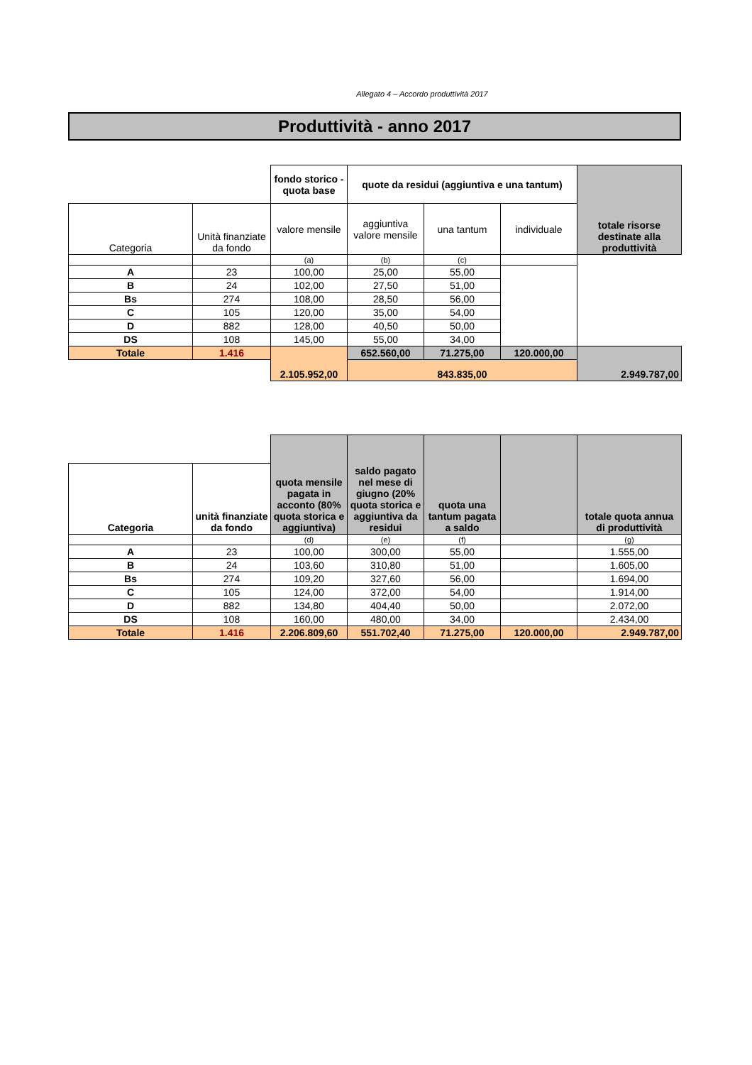Allegato 4 – Accordo produttività 2017
Produttività - anno 2017
| | | fondo storico - quota base | quote da residui (aggiuntiva e una tantum) | | | totale risorse destinate alla produttività |
| Categoria | Unità finanziate da fondo | valore mensile | aggiuntiva valore mensile | una tantum | individuale | |
| | | (a) | (b) | (c) | | |
| A | 23 | 100,00 | 25,00 | 55,00 | | |
| B | 24 | 102,00 | 27,50 | 51,00 | | |
| Bs | 274 | 108,00 | 28,50 | 56,00 | | |
| C | 105 | 120,00 | 35,00 | 54,00 | | |
| D | 882 | 128,00 | 40,50 | 50,00 | | |
| DS | 108 | 145,00 | 55,00 | 34,00 | | |
| Totale | 1.416 | 2.105.952,00 | 652.560,00 | 71.275,00 | 120.000,00 | 2.949.787,00 |
| | | | 843.835,00 | | | |
| | | quota mensile pagata in acconto (80% quota storica e aggiuntiva) | saldo pagato nel mese di giugno (20% quota storica e aggiuntiva da residui | quota una tantum pagata a saldo | | totale quota annua di produttività |
| Categoria | unità finanziate da fondo | | | | | |
| | | (d) | (e) | (f) | | (g) |
| A | 23 | 100,00 | 300,00 | 55,00 | | 1.555,00 |
| B | 24 | 103,60 | 310,80 | 51,00 | | 1.605,00 |
| Bs | 274 | 109,20 | 327,60 | 56,00 | | 1.694,00 |
| C | 105 | 124,00 | 372,00 | 54,00 | | 1.914,00 |
| D | 882 | 134,80 | 404,40 | 50,00 | | 2.072,00 |
| DS | 108 | 160,00 | 480,00 | 34,00 | | 2.434,00 |
| Totale | 1.416 | 2.206.809,60 | 551.702,40 | 71.275,00 | 120.000,00 | 2.949.787,00 |